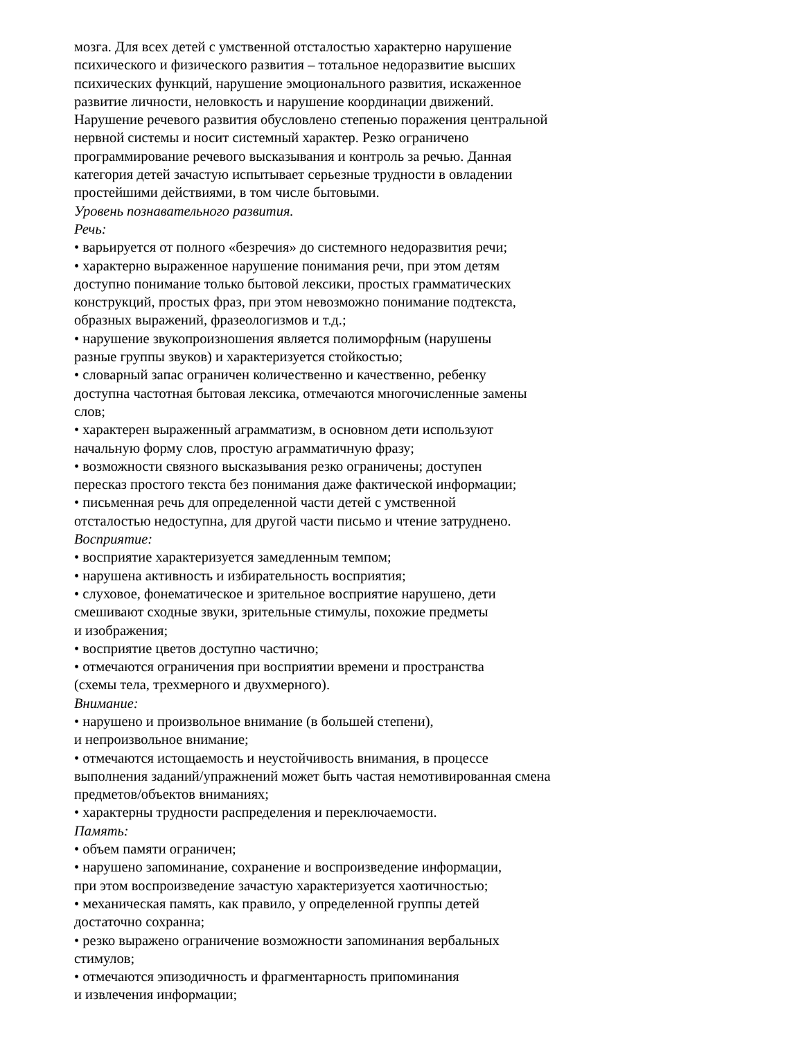мозга. Для всех детей с умственной отсталостью характерно нарушение
психического и физического развития – тотальное недоразвитие высших
психических функций, нарушение эмоционального развития, искаженное
развитие личности, неловкость и нарушение координации движений.
Нарушение речевого развития обусловлено степенью поражения центральной
нервной системы и носит системный характер. Резко ограничено
программирование речевого высказывания и контроль за речью. Данная
категория детей зачастую испытывает серьезные трудности в овладении
простейшими действиями, в том числе бытовыми.
Уровень познавательного развития.
Речь:
• варьируется от полного «безречия» до системного недоразвития речи;
• характерно выраженное нарушение понимания речи, при этом детям
доступно понимание только бытовой лексики, простых грамматических
конструкций, простых фраз, при этом невозможно понимание подтекста,
образных выражений, фразеологизмов и т.д.;
• нарушение звукопроизношения является полиморфным (нарушены
разные группы звуков) и характеризуется стойкостью;
• словарный запас ограничен количественно и качественно, ребенку
доступна частотная бытовая лексика, отмечаются многочисленные замены
слов;
• характерен выраженный аграмматизм, в основном дети используют
начальную форму слов, простую аграмматичную фразу;
• возможности связного высказывания резко ограничены; доступен
пересказ простого текста без понимания даже фактической информации;
• письменная речь для определенной части детей с умственной
отсталостью недоступна, для другой части письмо и чтение затруднено.
Восприятие:
• восприятие характеризуется замедленным темпом;
• нарушена активность и избирательность восприятия;
• слуховое, фонематическое и зрительное восприятие нарушено, дети
смешивают сходные звуки, зрительные стимулы, похожие предметы
и изображения;
• восприятие цветов доступно частично;
• отмечаются ограничения при восприятии времени и пространства
(схемы тела, трехмерного и двухмерного).
Внимание:
• нарушено и произвольное внимание (в большей степени),
и непроизвольное внимание;
• отмечаются истощаемость и неустойчивость внимания, в процессе
выполнения заданий/упражнений может быть частая немотивированная смена
предметов/объектов вниманиях;
• характерны трудности распределения и переключаемости.
Память:
• объем памяти ограничен;
• нарушено запоминание, сохранение и воспроизведение информации,
при этом воспроизведение зачастую характеризуется хаотичностью;
• механическая память, как правило, у определенной группы детей
достаточно сохранна;
• резко выражено ограничение возможности запоминания вербальных
стимулов;
• отмечаются эпизодичность и фрагментарность припоминания
и извлечения информации;